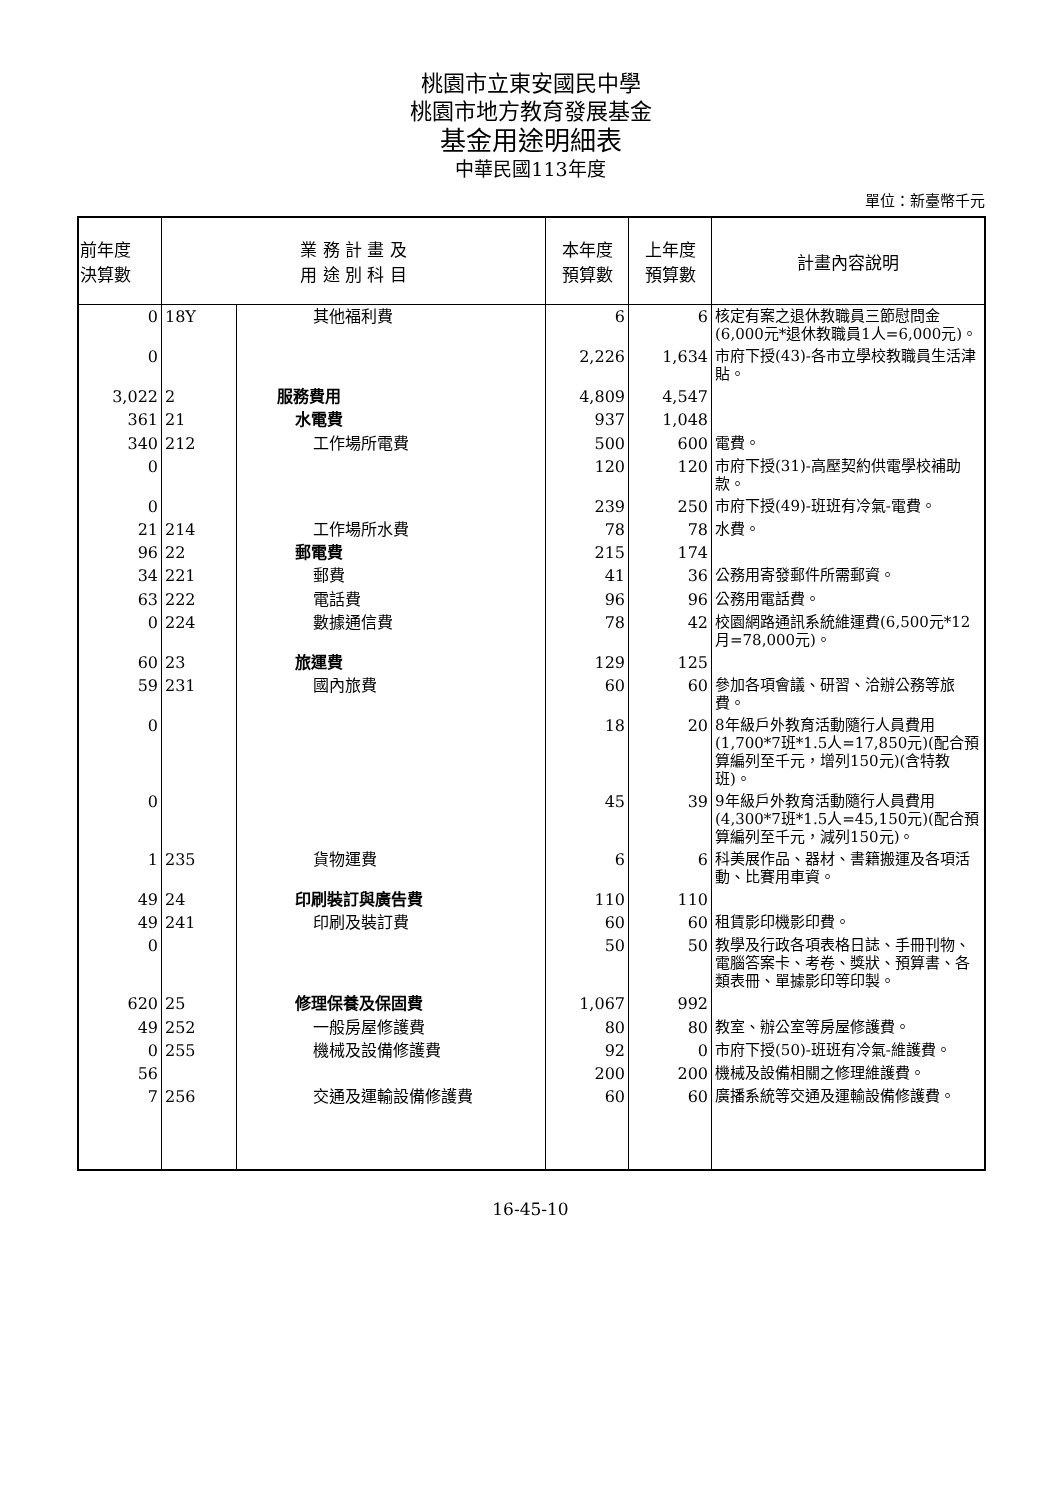桃園市立東安國民中學
桃園市地方教育發展基金
基金用途明細表
中華民國113年度
單位：新臺幣千元
| 前年度 決算數 | 業 務 計 畫 及 用 途 別 科 目 | | 本年度 預算數 | 上年度 預算數 | 計畫內容說明 |
| --- | --- | --- | --- | --- | --- |
| 0 | 18Y | 其他福利費 | 6 | 6 | 核定有案之退休教職員三節慰問金(6,000元*退休教職員1人=6,000元)。 |
| 0 | | | 2,226 | 1,634 | 市府下授(43)-各市立學校教職員生活津貼。 |
| 3,022 | 2 | 服務費用 | 4,809 | 4,547 | |
| 361 | 21 | 水電費 | 937 | 1,048 | |
| 340 | 212 | 工作場所電費 | 500 | 600 | 電費。 |
| 0 | | | 120 | 120 | 市府下授(31)-高壓契約供電學校補助款。 |
| 0 | | | 239 | 250 | 市府下授(49)-班班有冷氣-電費。 |
| 21 | 214 | 工作場所水費 | 78 | 78 | 水費。 |
| 96 | 22 | 郵電費 | 215 | 174 | |
| 34 | 221 | 郵費 | 41 | 36 | 公務用寄發郵件所需郵資。 |
| 63 | 222 | 電話費 | 96 | 96 | 公務用電話費。 |
| 0 | 224 | 數據通信費 | 78 | 42 | 校園網路通訊系統維運費(6,500元*12月=78,000元)。 |
| 60 | 23 | 旅運費 | 129 | 125 | |
| 59 | 231 | 國內旅費 | 60 | 60 | 參加各項會議、研習、洽辦公務等旅費。 |
| 0 | | | 18 | 20 | 8年級戶外教育活動隨行人員費用(1,700*7班*1.5人=17,850元)(配合預算編列至千元，增列150元)(含特教班)。 |
| 0 | | | 45 | 39 | 9年級戶外教育活動隨行人員費用(4,300*7班*1.5人=45,150元)(配合預算編列至千元，減列150元)。 |
| 1 | 235 | 貨物運費 | 6 | 6 | 科美展作品、器材、書籍搬運及各項活動、比賽用車資。 |
| 49 | 24 | 印刷裝訂與廣告費 | 110 | 110 | |
| 49 | 241 | 印刷及裝訂費 | 60 | 60 | 租賃影印機影印費。 |
| 0 | | | 50 | 50 | 教學及行政各項表格日誌、手冊刊物、電腦答案卡、考卷、獎狀、預算書、各類表冊、單據影印等印製。 |
| 620 | 25 | 修理保養及保固費 | 1,067 | 992 | |
| 49 | 252 | 一般房屋修護費 | 80 | 80 | 教室、辦公室等房屋修護費。 |
| 0 | 255 | 機械及設備修護費 | 92 | 0 | 市府下授(50)-班班有冷氣-維護費。 |
| 56 | | | 200 | 200 | 機械及設備相關之修理維護費。 |
| 7 | 256 | 交通及運輸設備修護費 | 60 | 60 | 廣播系統等交通及運輸設備修護費。 |
16-45-10